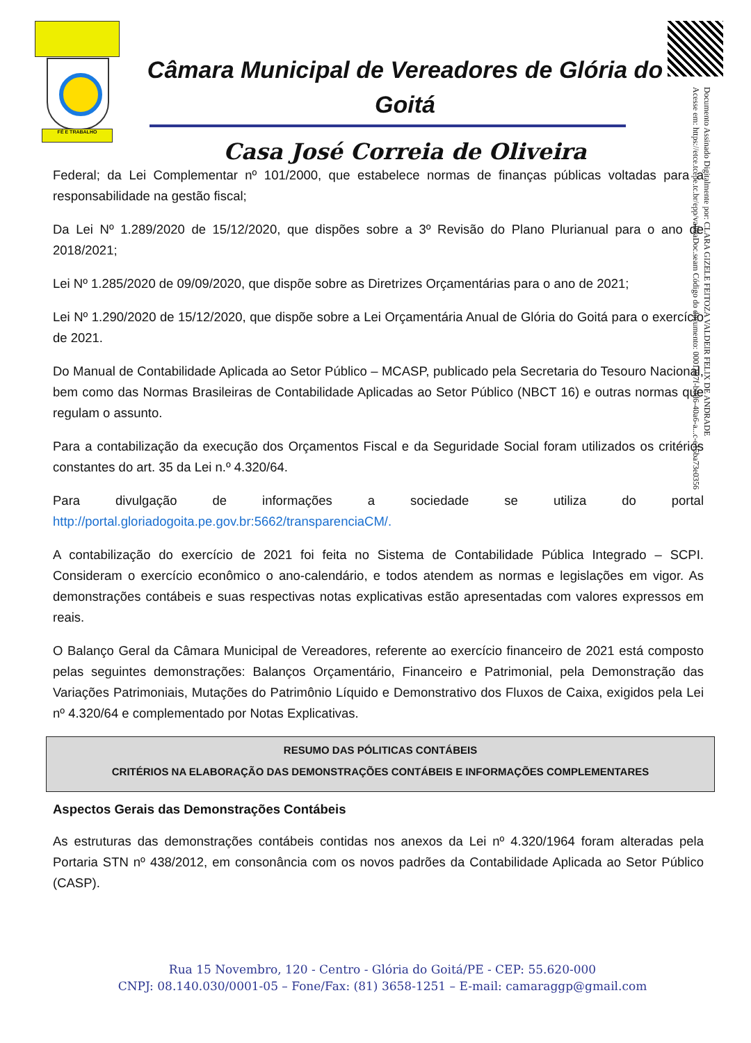FÉ E TRABALHO
Câmara Municipal de Vereadores de Glória do Goitá
Casa José Correia de Oliveira
Documento Assinado Digitalmente por: CLARA GIZELE FEITOZA VALDEIR FELIX DE ANDRADE
Acesse em: https://etce.tcepe.tc.br/epp/validaDoc.seam Código do documento: 0001107f-b0d6-40a6-a...c-e15ba73e0356
Federal; da Lei Complementar nº 101/2000, que estabelece normas de finanças públicas voltadas para a responsabilidade na gestão fiscal;
Da Lei Nº 1.289/2020 de 15/12/2020, que dispões sobre a 3º Revisão do Plano Plurianual para o ano de 2018/2021;
Lei Nº 1.285/2020 de 09/09/2020, que dispõe sobre as Diretrizes Orçamentárias para o ano de 2021;
Lei Nº 1.290/2020 de 15/12/2020, que dispõe sobre a Lei Orçamentária Anual de Glória do Goitá para o exercício de 2021.
Do Manual de Contabilidade Aplicada ao Setor Público – MCASP, publicado pela Secretaria do Tesouro Nacional, bem como das Normas Brasileiras de Contabilidade Aplicadas ao Setor Público (NBCT 16) e outras normas que regulam o assunto.
Para a contabilização da execução dos Orçamentos Fiscal e da Seguridade Social foram utilizados os critérios constantes do art. 35 da Lei n.º 4.320/64.
Para divulgação de informações a sociedade se utiliza do portal
http://portal.gloriadogoita.pe.gov.br:5662/transparenciaCM/.
A contabilização do exercício de 2021 foi feita no Sistema de Contabilidade Pública Integrado – SCPI. Consideram o exercício econômico o ano-calendário, e todos atendem as normas e legislações em vigor. As demonstrações contábeis e suas respectivas notas explicativas estão apresentadas com valores expressos em reais.
O Balanço Geral da Câmara Municipal de Vereadores, referente ao exercício financeiro de 2021 está composto pelas seguintes demonstrações: Balanços Orçamentário, Financeiro e Patrimonial, pela Demonstração das Variações Patrimoniais, Mutações do Patrimônio Líquido e Demonstrativo dos Fluxos de Caixa, exigidos pela Lei nº 4.320/64 e complementado por Notas Explicativas.
RESUMO DAS PÓLITICAS CONTÁBEIS
CRITÉRIOS NA ELABORAÇÃO DAS DEMONSTRAÇÕES CONTÁBEIS E INFORMAÇÕES COMPLEMENTARES
Aspectos Gerais das Demonstrações Contábeis
As estruturas das demonstrações contábeis contidas nos anexos da Lei nº 4.320/1964 foram alteradas pela Portaria STN nº 438/2012, em consonância com os novos padrões da Contabilidade Aplicada ao Setor Público (CASP).
Rua 15 Novembro, 120 - Centro - Glória do Goitá/PE - CEP: 55.620-000
CNPJ: 08.140.030/0001-05 – Fone/Fax: (81) 3658-1251 – E-mail: camaraggp@gmail.com